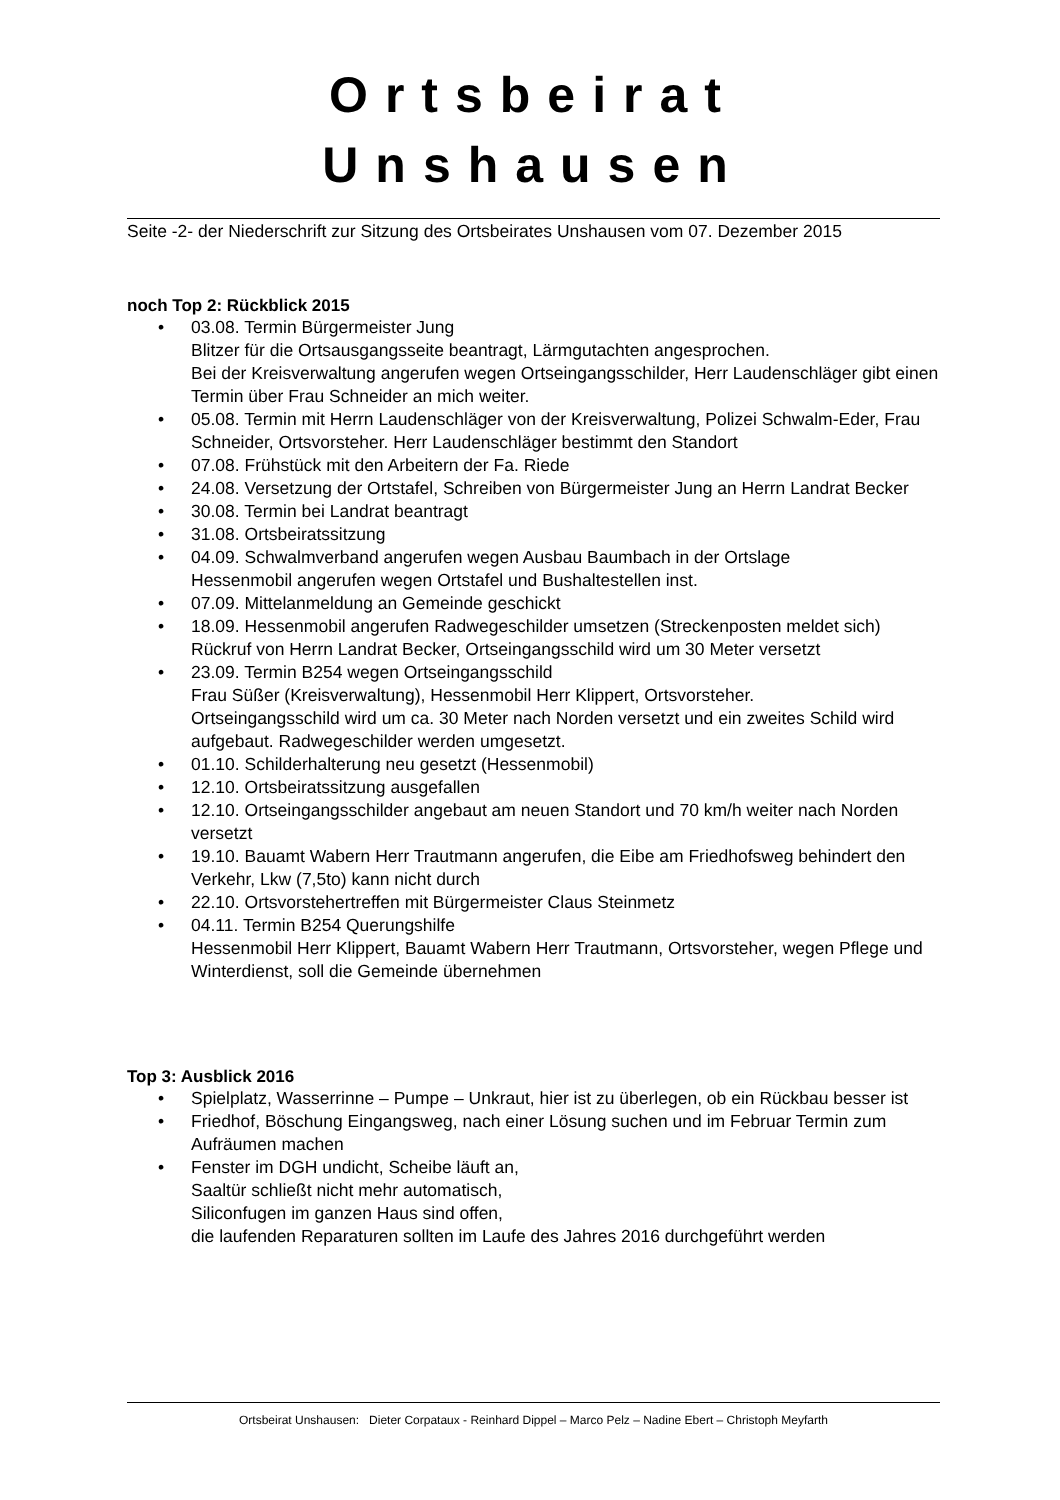Ortsbeirat Unshausen
Seite -2- der Niederschrift zur Sitzung des Ortsbeirates Unshausen vom 07. Dezember 2015
noch Top 2: Rückblick 2015
• 03.08. Termin Bürgermeister Jung
Blitzer für die Ortsausgangsseite beantragt, Lärmgutachten angesprochen.
Bei der Kreisverwaltung angerufen wegen Ortseingangsschilder, Herr Laudenschläger gibt einen Termin über Frau Schneider an mich weiter.
• 05.08. Termin mit Herrn Laudenschläger von der Kreisverwaltung, Polizei Schwalm-Eder, Frau Schneider, Ortsvorsteher. Herr Laudenschläger bestimmt den Standort
• 07.08. Frühstück mit den Arbeitern der Fa. Riede
• 24.08. Versetzung der Ortstafel, Schreiben von Bürgermeister Jung an Herrn Landrat Becker
• 30.08. Termin bei Landrat beantragt
• 31.08. Ortsbeiratssitzung
• 04.09. Schwalmverband angerufen wegen Ausbau Baumbach in der Ortslage
Hessenmobil angerufen wegen Ortstafel und Bushaltestellen inst.
• 07.09. Mittelanmeldung an Gemeinde geschickt
• 18.09. Hessenmobil angerufen Radwegeschilder umsetzen (Streckenposten meldet sich)
Rückruf von Herrn Landrat Becker, Ortseingangsschild wird um 30 Meter versetzt
• 23.09. Termin B254 wegen Ortseingangsschild
Frau Süßer (Kreisverwaltung), Hessenmobil Herr Klippert, Ortsvorsteher.
Ortseingangsschild wird um ca. 30 Meter nach Norden versetzt und ein zweites Schild wird aufgebaut. Radwegeschilder werden umgesetzt.
• 01.10. Schilderhalterung neu gesetzt (Hessenmobil)
• 12.10. Ortsbeiratssitzung ausgefallen
• 12.10. Ortseingangsschilder angebaut am neuen Standort und 70 km/h weiter nach Norden versetzt
• 19.10. Bauamt Wabern Herr Trautmann angerufen, die Eibe am Friedhofsweg behindert den Verkehr, Lkw (7,5to) kann nicht durch
• 22.10. Ortsvorstehertreffen mit Bürgermeister Claus Steinmetz
• 04.11. Termin B254 Querungshilfe
Hessenmobil Herr Klippert, Bauamt Wabern Herr Trautmann, Ortsvorsteher, wegen Pflege und Winterdienst, soll die Gemeinde übernehmen
Top 3: Ausblick 2016
• Spielplatz, Wasserrinne – Pumpe – Unkraut, hier ist zu überlegen, ob ein Rückbau besser ist
• Friedhof, Böschung Eingangsweg, nach einer Lösung suchen und im Februar Termin zum Aufräumen machen
• Fenster im DGH undicht, Scheibe läuft an,
Saaltür schließt nicht mehr automatisch,
Siliconfugen im ganzen Haus sind offen,
die laufenden Reparaturen sollten im Laufe des Jahres 2016 durchgeführt werden
Ortsbeirat Unshausen: Dieter Corpataux - Reinhard Dippel – Marco Pelz – Nadine Ebert – Christoph Meyfarth